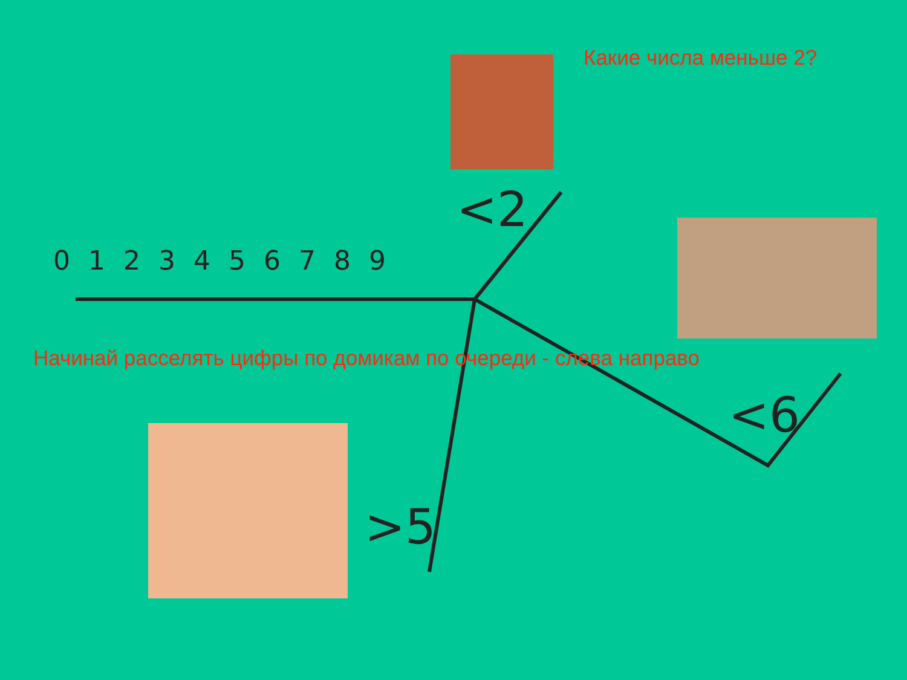Какие числа меньше 2?
0123456789
Начинай расселять цифры по домикам по очереди - слева направо
<2
<6
>5